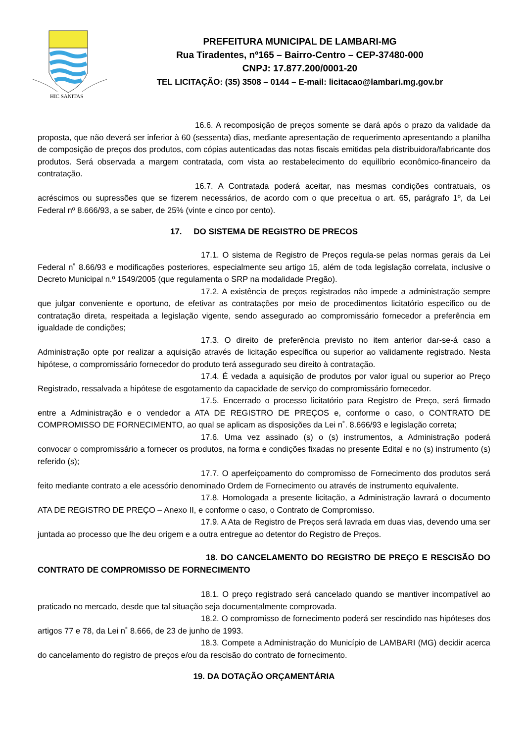HIC SANITAS
PREFEITURA MUNICIPAL DE LAMBARI-MG
Rua Tiradentes, nº165 – Bairro-Centro – CEP-37480-000
CNPJ: 17.877.200/0001-20
TEL LICITAÇÃO: (35) 3508 – 0144 – E-mail: licitacao@lambari.mg.gov.br
16.6. A recomposição de preços somente se dará após o prazo da validade da proposta, que não deverá ser inferior à 60 (sessenta) dias, mediante apresentação de requerimento apresentando a planilha de composição de preços dos produtos, com cópias autenticadas das notas fiscais emitidas pela distribuidora/fabricante dos produtos. Será observada a margem contratada, com vista ao restabelecimento do equilíbrio econômico-financeiro da contratação.
16.7. A Contratada poderá aceitar, nas mesmas condições contratuais, os acréscimos ou supressões que se fizerem necessários, de acordo com o que preceitua o art. 65, parágrafo 1º, da Lei Federal nº 8.666/93, a se saber, de 25% (vinte e cinco por cento).
17. DO SISTEMA DE REGISTRO DE PRECOS
17.1. O sistema de Registro de Preços regula-se pelas normas gerais da Lei Federal n˚ 8.66/93 e modificações posteriores, especialmente seu artigo 15, além de toda legislação correlata, inclusive o Decreto Municipal n.º 1549/2005 (que regulamenta o SRP na modalidade Pregão).
17.2. A existência de preços registrados não impede a administração sempre que julgar conveniente e oportuno, de efetivar as contratações por meio de procedimentos licitatório especifico ou de contratação direta, respeitada a legislação vigente, sendo assegurado ao compromissário fornecedor a preferência em igualdade de condições;
17.3. O direito de preferência previsto no item anterior dar-se-á caso a Administração opte por realizar a aquisição através de licitação específica ou superior ao validamente registrado. Nesta hipótese, o compromissário fornecedor do produto terá assegurado seu direito à contratação.
17.4. É vedada a aquisição de produtos por valor igual ou superior ao Preço Registrado, ressalvada a hipótese de esgotamento da capacidade de serviço do compromissário fornecedor.
17.5. Encerrado o processo licitatório para Registro de Preço, será firmado entre a Administração e o vendedor a ATA DE REGISTRO DE PREÇOS e, conforme o caso, o CONTRATO DE COMPROMISSO DE FORNECIMENTO, ao qual se aplicam as disposições da Lei n˚. 8.666/93 e legislação correta;
17.6. Uma vez assinado (s) o (s) instrumentos, a Administração poderá convocar o compromissário a fornecer os produtos, na forma e condições fixadas no presente Edital e no (s) instrumento (s) referido (s);
17.7. O aperfeiçoamento do compromisso de Fornecimento dos produtos será feito mediante contrato a ele acessório denominado Ordem de Fornecimento ou através de instrumento equivalente.
17.8. Homologada a presente licitação, a Administração lavrará o documento ATA DE REGISTRO DE PREÇO – Anexo II, e conforme o caso, o Contrato de Compromisso.
17.9. A Ata de Registro de Preços será lavrada em duas vias, devendo uma ser juntada ao processo que lhe deu origem e a outra entregue ao detentor do Registro de Preços.
18. DO CANCELAMENTO DO REGISTRO DE PREÇO E RESCISÃO DO CONTRATO DE COMPROMISSO DE FORNECIMENTO
18.1. O preço registrado será cancelado quando se mantiver incompatível ao praticado no mercado, desde que tal situação seja documentalmente comprovada.
18.2. O compromisso de fornecimento poderá ser rescindido nas hipóteses dos artigos 77 e 78, da Lei n˚ 8.666, de 23 de junho de 1993.
18.3. Compete a Administração do Município de LAMBARI (MG) decidir acerca do cancelamento do registro de preços e/ou da rescisão do contrato de fornecimento.
19. DA DOTAÇÃO ORÇAMENTÁRIA